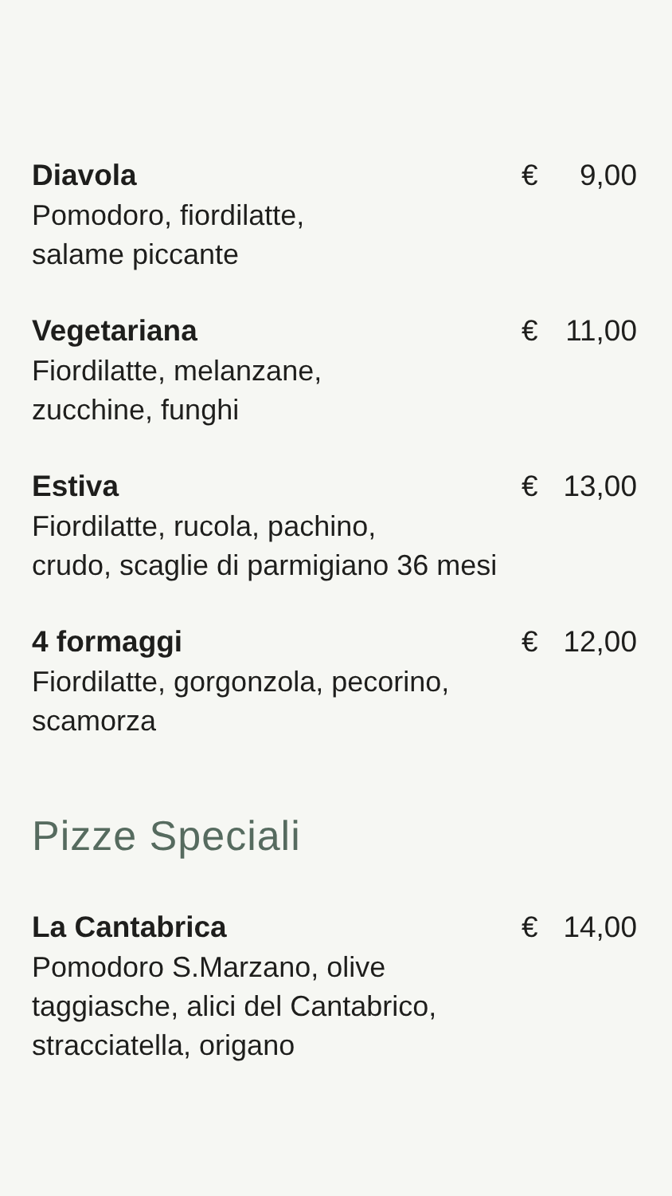Diavola € 9,00
Pomodoro, fiordilatte,
salame piccante
Vegetariana € 11,00
Fiordilatte, melanzane,
zucchine, funghi
Estiva € 13,00
Fiordilatte, rucola, pachino,
crudo, scaglie di parmigiano 36 mesi
4 formaggi € 12,00
Fiordilatte, gorgonzola, pecorino,
scamorza
Pizze Speciali
La Cantabrica € 14,00
Pomodoro S.Marzano, olive
taggiasche, alici del Cantabrico,
stracciatella, origano